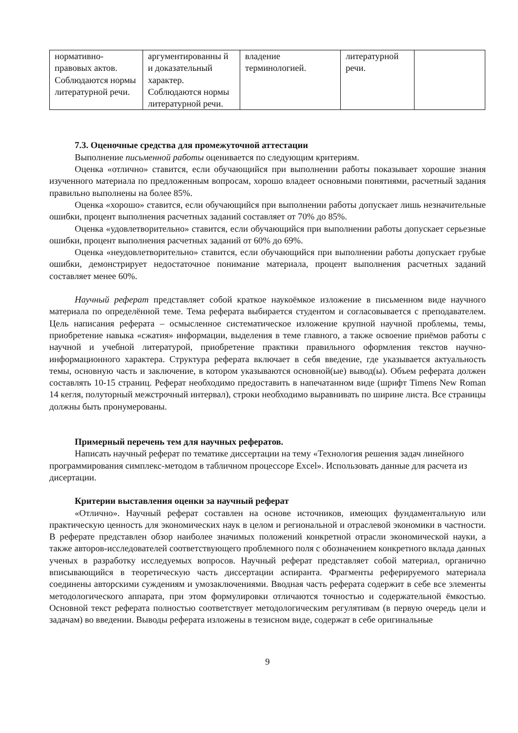| нормативно- правовых актов. Соблюдаются нормы литературной речи. | аргументированны й и доказательный характер. Соблюдаются нормы литературной речи. | владение терминологией. | литературной речи. | |
7.3. Оценочные средства для промежуточной аттестации
Выполнение письменной работы оценивается по следующим критериям.
Оценка «отлично» ставится, если обучающийся при выполнении работы показывает хорошие знания изученного материала по предложенным вопросам, хорошо владеет основными понятиями, расчетный задания правильно выполнены на более 85%.
Оценка «хорошо» ставится, если обучающийся при выполнении работы допускает лишь незначительные ошибки, процент выполнения расчетных заданий составляет от 70% до 85%.
Оценка «удовлетворительно» ставится, если обучающийся при выполнении работы допускает серьезные ошибки, процент выполнения расчетных заданий от 60% до 69%.
Оценка «неудовлетворительно» ставится, если обучающийся при выполнении работы допускает грубые ошибки, демонстрирует недостаточное понимание материала, процент выполнения расчетных заданий составляет менее 60%.
Научный реферат представляет собой краткое наукоёмкое изложение в письменном виде научного материала по определённой теме. Тема реферата выбирается студентом и согласовывается с преподавателем. Цель написания реферата – осмысленное систематическое изложение крупной научной проблемы, темы, приобретение навыка «сжатия» информации, выделения в теме главного, а также освоение приёмов работы с научной и учебной литературой, приобретение практики правильного оформления текстов научно-информационного характера. Структура реферата включает в себя введение, где указывается актуальность темы, основную часть и заключение, в котором указываются основной(ые) вывод(ы). Объем реферата должен составлять 10-15 страниц. Реферат необходимо предоставить в напечатанном виде (шрифт Timens New Roman 14 кегля, полуторный межстрочный интервал), строки необходимо выравнивать по ширине листа. Все страницы должны быть пронумерованы.
Примерный перечень тем для научных рефератов.
Написать научный реферат по тематике диссертации на тему «Технология решения задач линейного программирования симплекс-методом в табличном процессоре Excel». Использовать данные для расчета из дисертации.
Критерии выставления оценки за научный реферат
«Отлично». Научный реферат составлен на основе источников, имеющих фундаментальную или практическую ценность для экономических наук в целом и региональной и отраслевой экономики в частности. В реферате представлен обзор наиболее значимых положений конкретной отрасли экономической науки, а также авторов-исследователей соответствующего проблемного поля с обозначением конкретного вклада данных ученых в разработку исследуемых вопросов. Научный реферат представляет собой материал, органично вписывающийся в теоретическую часть диссертации аспиранта. Фрагменты реферируемого материала соединены авторскими суждениям и умозаключениями. Вводная часть реферата содержит в себе все элементы методологического аппарата, при этом формулировки отличаются точностью и содержательной ёмкостью. Основной текст реферата полностью соответствует методологическим регулятивам (в первую очередь цели и задачам) во введении. Выводы реферата изложены в тезисном виде, содержат в себе оригинальные
9